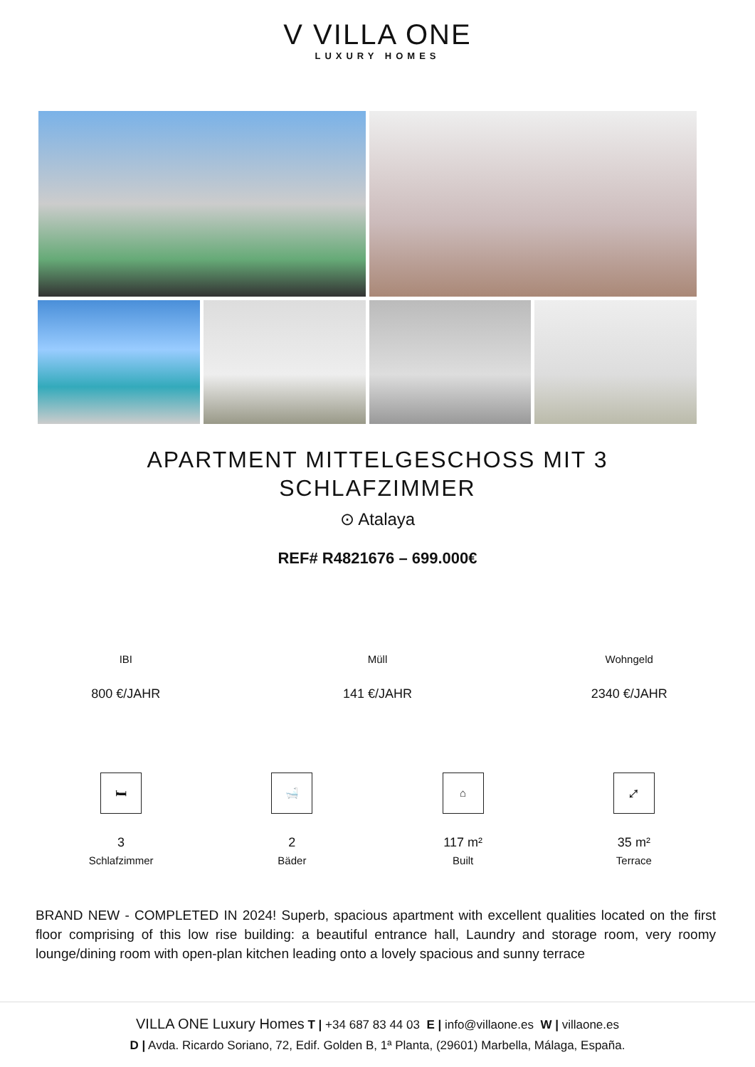V VILLA ONE
LUXURY HOMES
APARTMENT MITTELGESCHOSS MIT 3 SCHLAFZIMMER
⊙ Atalaya
REF# R4821676 – 699.000€
IBI
800 €/JAHR
Müll
141 €/JAHR
Wohngeld
2340 €/JAHR
🛏
3
Schlafzimmer
🛁
2
Bäder
⌂
117 m²
Built
⤢
35 m²
Terrace
BRAND NEW - COMPLETED IN 2024! Superb, spacious apartment with excellent qualities located on the first floor comprising of this low rise building: a beautiful entrance hall, Laundry and storage room, very roomy lounge/dining room with open-plan kitchen leading onto a lovely spacious and sunny terrace
VILLA ONE Luxury Homes T | +34 687 83 44 03 E | info@villaone.es W | villaone.es
D | Avda. Ricardo Soriano, 72, Edif. Golden B, 1ª Planta, (29601) Marbella, Málaga, España.